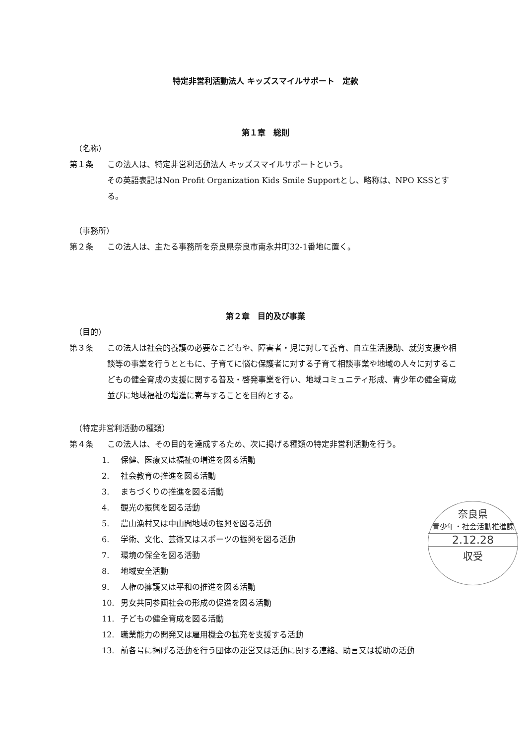特定非営利活動法人 キッズスマイルサポート　定款
第１章　総則
（名称）
第１条 この法人は、特定非営利活動法人 キッズスマイルサポートという。
その英語表記はNon Profit Organization Kids Smile Supportとし、略称は、NPO KSSとする。
（事務所）
第２条 この法人は、主たる事務所を奈良県奈良市南永井町32-1番地に置く。
第２章　目的及び事業
（目的）
第３条 この法人は社会的養護の必要なこどもや、障害者・児に対して養育、自立生活援助、就労支援や相談等の事業を行うとともに、子育てに悩む保護者に対する子育て相談事業や地域の人々に対するこどもの健全育成の支援に関する普及・啓発事業を行い、地域コミュニティ形成、青少年の健全育成並びに地域福祉の増進に寄与することを目的とする。
（特定非営利活動の種類）
第４条 この法人は、その目的を達成するため、次に掲げる種類の特定非営利活動を行う。
1. 保健、医療又は福祉の増進を図る活動
2. 社会教育の推進を図る活動
3. まちづくりの推進を図る活動
4. 観光の振興を図る活動
5. 農山漁村又は中山間地域の振興を図る活動
6. 学術、文化、芸術又はスポーツの振興を図る活動
7. 環境の保全を図る活動
8. 地域安全活動
9. 人権の擁護又は平和の推進を図る活動
10. 男女共同参画社会の形成の促進を図る活動
11. 子どもの健全育成を図る活動
12. 職業能力の開発又は雇用機会の拡充を支援する活動
13. 前各号に掲げる活動を行う団体の運営又は活動に関する連絡、助言又は援助の活動
奈良県
青少年・社会活動推進課
2.12.28
収受